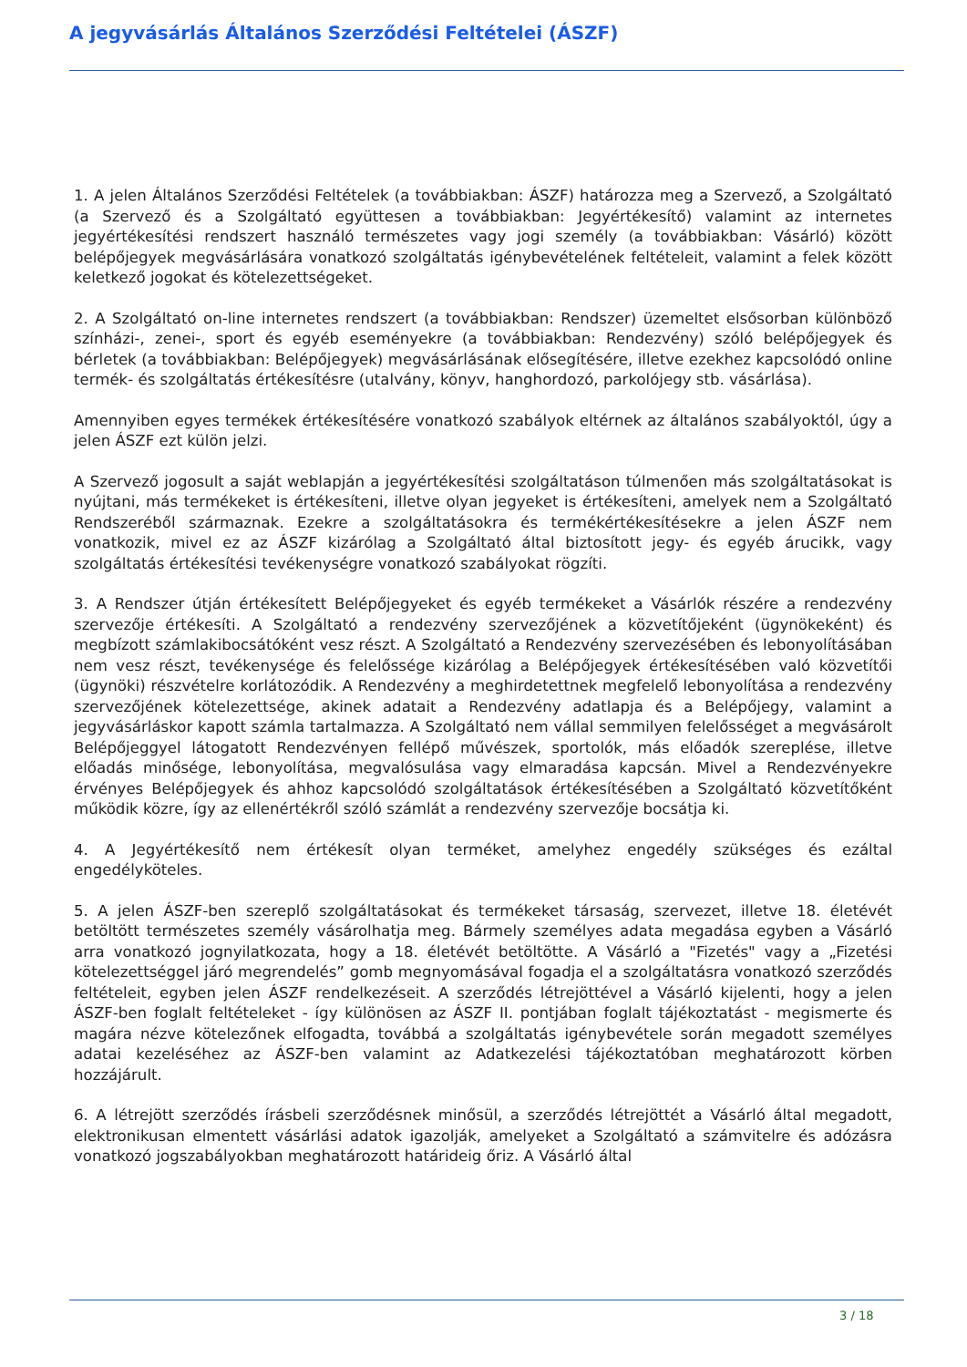A jegyvásárlás Általános Szerződési Feltételei (ÁSZF)
1. A jelen Általános Szerződési Feltételek (a továbbiakban: ÁSZF) határozza meg a Szervező, a Szolgáltató (a Szervező és a Szolgáltató együttesen a továbbiakban: Jegyértékesítő) valamint az internetes jegyértékesítési rendszert használó természetes vagy jogi személy (a továbbiakban: Vásárló) között belépőjegyek megvásárlására vonatkozó szolgáltatás igénybevételének feltételeit, valamint a felek között keletkező jogokat és kötelezettségeket.
2. A Szolgáltató on-line internetes rendszert (a továbbiakban: Rendszer) üzemeltet elsősorban különböző színházi-, zenei-, sport és egyéb eseményekre (a továbbiakban: Rendezvény) szóló belépőjegyek és bérletek (a továbbiakban: Belépőjegyek) megvásárlásának elősegítésére, illetve ezekhez kapcsolódó online termék- és szolgáltatás értékesítésre (utalvány, könyv, hanghordozó, parkolójegy stb. vásárlása).
Amennyiben egyes termékek értékesítésére vonatkozó szabályok eltérnek az általános szabályoktól, úgy a jelen ÁSZF ezt külön jelzi.
A Szervező jogosult a saját weblapján a jegyértékesítési szolgáltatáson túlmenően más szolgáltatásokat is nyújtani, más termékeket is értékesíteni, illetve olyan jegyeket is értékesíteni, amelyek nem a Szolgáltató Rendszeréből származnak. Ezekre a szolgáltatásokra és termékértékesítésekre a jelen ÁSZF nem vonatkozik, mivel ez az ÁSZF kizárólag a Szolgáltató által biztosított jegy- és egyéb árucikk, vagy szolgáltatás értékesítési tevékenységre vonatkozó szabályokat rögzíti.
3. A Rendszer útján értékesített Belépőjegyeket és egyéb termékeket a Vásárlók részére a rendezvény szervezője értékesíti. A Szolgáltató a rendezvény szervezőjének a közvetítőjeként (ügynökeként) és megbízott számlakibocsátóként vesz részt. A Szolgáltató a Rendezvény szervezésében és lebonyolításában nem vesz részt, tevékenysége és felelőssége kizárólag a Belépőjegyek értékesítésében való közvetítői (ügynöki) részvételre korlátozódik. A Rendezvény a meghirdetettnek megfelelő lebonyolítása a rendezvény szervezőjének kötelezettsége, akinek adatait a Rendezvény adatlapja és a Belépőjegy, valamint a jegyvásárláskor kapott számla tartalmazza. A Szolgáltató nem vállal semmilyen felelősséget a megvásárolt Belépőjeggyel látogatott Rendezvényen fellépő művészek, sportolók, más előadók szereplése, illetve előadás minősége, lebonyolítása, megvalósulása vagy elmaradása kapcsán. Mivel a Rendezvényekre érvényes Belépőjegyek és ahhoz kapcsolódó szolgáltatások értékesítésében a Szolgáltató közvetítőként működik közre, így az ellenértékről szóló számlát a rendezvény szervezője bocsátja ki.
4. A Jegyértékesítő nem értékesít olyan terméket, amelyhez engedély szükséges és ezáltal engedélyköteles.
5. A jelen ÁSZF-ben szereplő szolgáltatásokat és termékeket társaság, szervezet, illetve 18. életévét betöltött természetes személy vásárolhatja meg. Bármely személyes adata megadása egyben a Vásárló arra vonatkozó jognyilatkozata, hogy a 18. életévét betöltötte. A Vásárló a "Fizetés" vagy a „Fizetési kötelezettséggel járó megrendelés” gomb megnyomásával fogadja el a szolgáltatásra vonatkozó szerződés feltételeit, egyben jelen ÁSZF rendelkezéseit. A szerződés létrejöttével a Vásárló kijelenti, hogy a jelen ÁSZF-ben foglalt feltételeket - így különösen az ÁSZF II. pontjában foglalt tájékoztatást - megismerte és magára nézve kötelezőnek elfogadta, továbbá a szolgáltatás igénybevétele során megadott személyes adatai kezeléséhez az ÁSZF-ben valamint az Adatkezelési tájékoztatóban meghatározott körben hozzájárult.
6. A létrejött szerződés írásbeli szerződésnek minősül, a szerződés létrejöttét a Vásárló által megadott, elektronikusan elmentett vásárlási adatok igazolják, amelyeket a Szolgáltató a számvitelre és adózásra vonatkozó jogszabályokban meghatározott határideig őriz. A Vásárló által
3 / 18